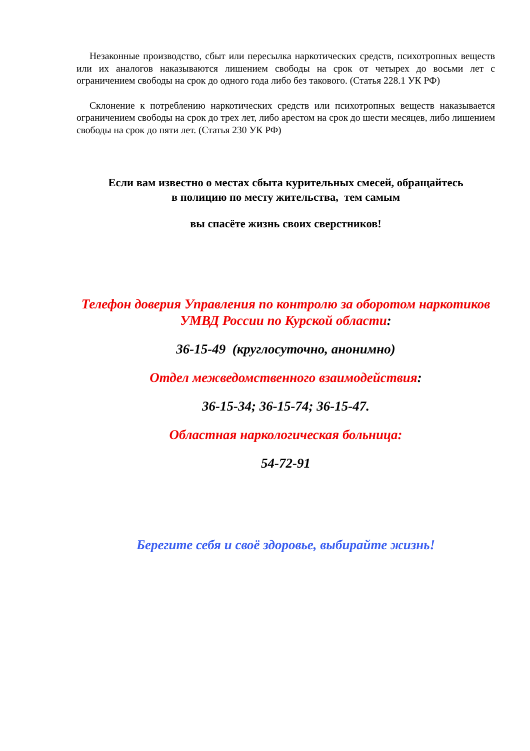Незаконные производство, сбыт или пересылка наркотических средств, психотропных веществ или их аналогов наказываются лишением свободы на срок от четырех до восьми лет с ограничением свободы на срок до одного года либо без такового. (Статья 228.1 УК РФ)
Склонение к потреблению наркотических средств или психотропных веществ наказывается ограничением свободы на срок до трех лет, либо арестом на срок до шести месяцев, либо лишением свободы на срок до пяти лет. (Статья 230 УК РФ)
Если вам известно о местах сбыта курительных смесей, обращайтесь
в полицию по месту жительства, тем самым
вы спасёте жизнь своих сверстников!
Телефон доверия Управления по контролю за оборотом наркотиков УМВД России по Курской области:
36-15-49 (круглосуточно, анонимно)
Отдел межведомственного взаимодействия:
36-15-34; 36-15-74; 36-15-47.
Областная наркологическая больница:
54-72-91
Берегите себя и своё здоровье, выбирайте жизнь!